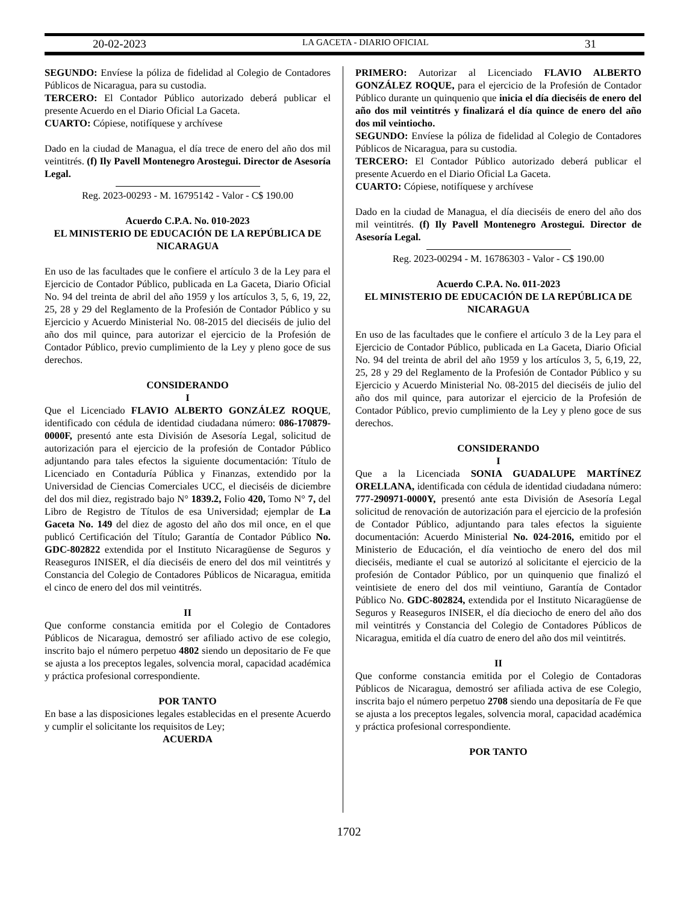20-02-2023 LA GACETA - DIARIO OFICIAL 31
SEGUNDO: Envíese la póliza de fidelidad al Colegio de Contadores Públicos de Nicaragua, para su custodia.
TERCERO: El Contador Público autorizado deberá publicar el presente Acuerdo en el Diario Oficial La Gaceta.
CUARTO: Cópiese, notifíquese y archívese
Dado en la ciudad de Managua, el día trece de enero del año dos mil veintitrés. (f) Ily Pavell Montenegro Arostegui. Director de Asesoría Legal.
Reg. 2023-00293 - M. 16795142 - Valor - C$ 190.00
Acuerdo C.P.A. No. 010-2023
EL MINISTERIO DE EDUCACIÓN DE LA REPÚBLICA DE NICARAGUA
En uso de las facultades que le confiere el artículo 3 de la Ley para el Ejercicio de Contador Público, publicada en La Gaceta, Diario Oficial No. 94 del treinta de abril del año 1959 y los artículos 3, 5, 6, 19, 22, 25, 28 y 29 del Reglamento de la Profesión de Contador Público y su Ejercicio y Acuerdo Ministerial No. 08-2015 del dieciséis de julio del año dos mil quince, para autorizar el ejercicio de la Profesión de Contador Público, previo cumplimiento de la Ley y pleno goce de sus derechos.
CONSIDERANDO
I
Que el Licenciado FLAVIO ALBERTO GONZÁLEZ ROQUE, identificado con cédula de identidad ciudadana número: 086-170879-0000F, presentó ante esta División de Asesoría Legal, solicitud de autorización para el ejercicio de la profesión de Contador Público adjuntando para tales efectos la siguiente documentación: Título de Licenciado en Contaduría Pública y Finanzas, extendido por la Universidad de Ciencias Comerciales UCC, el dieciséis de diciembre del dos mil diez, registrado bajo N° 1839.2, Folio 420, Tomo N° 7, del Libro de Registro de Títulos de esa Universidad; ejemplar de La Gaceta No. 149 del diez de agosto del año dos mil once, en el que publicó Certificación del Título; Garantía de Contador Público No. GDC-802822 extendida por el Instituto Nicaragüense de Seguros y Reaseguros INISER, el día dieciséis de enero del dos mil veintitrés y Constancia del Colegio de Contadores Públicos de Nicaragua, emitida el cinco de enero del dos mil veintitrés.
II
Que conforme constancia emitida por el Colegio de Contadores Públicos de Nicaragua, demostró ser afiliado activo de ese colegio, inscrito bajo el número perpetuo 4802 siendo un depositario de Fe que se ajusta a los preceptos legales, solvencia moral, capacidad académica y práctica profesional correspondiente.
POR TANTO
En base a las disposiciones legales establecidas en el presente Acuerdo y cumplir el solicitante los requisitos de Ley;
ACUERDA
PRIMERO: Autorizar al Licenciado FLAVIO ALBERTO GONZÁLEZ ROQUE, para el ejercicio de la Profesión de Contador Público durante un quinquenio que inicia el día dieciséis de enero del año dos mil veintitrés y finalizará el día quince de enero del año dos mil veintiocho.
SEGUNDO: Envíese la póliza de fidelidad al Colegio de Contadores Públicos de Nicaragua, para su custodia.
TERCERO: El Contador Público autorizado deberá publicar el presente Acuerdo en el Diario Oficial La Gaceta.
CUARTO: Cópiese, notifíquese y archívese
Dado en la ciudad de Managua, el día dieciséis de enero del año dos mil veintitrés. (f) Ily Pavell Montenegro Arostegui. Director de Asesoría Legal.
Reg. 2023-00294 - M. 16786303 - Valor - C$ 190.00
Acuerdo C.P.A. No. 011-2023
EL MINISTERIO DE EDUCACIÓN DE LA REPÚBLICA DE NICARAGUA
En uso de las facultades que le confiere el artículo 3 de la Ley para el Ejercicio de Contador Público, publicada en La Gaceta, Diario Oficial No. 94 del treinta de abril del año 1959 y los artículos 3, 5, 6,19, 22, 25, 28 y 29 del Reglamento de la Profesión de Contador Público y su Ejercicio y Acuerdo Ministerial No. 08-2015 del dieciséis de julio del año dos mil quince, para autorizar el ejercicio de la Profesión de Contador Público, previo cumplimiento de la Ley y pleno goce de sus derechos.
CONSIDERANDO
I
Que a la Licenciada SONIA GUADALUPE MARTÍNEZ ORELLANA, identificada con cédula de identidad ciudadana número: 777-290971-0000Y, presentó ante esta División de Asesoría Legal solicitud de renovación de autorización para el ejercicio de la profesión de Contador Público, adjuntando para tales efectos la siguiente documentación: Acuerdo Ministerial No. 024-2016, emitido por el Ministerio de Educación, el día veintiocho de enero del dos mil dieciséis, mediante el cual se autorizó al solicitante el ejercicio de la profesión de Contador Público, por un quinquenio que finalizó el veintisiete de enero del dos mil veintiuno, Garantía de Contador Público No. GDC-802824, extendida por el Instituto Nicaragüense de Seguros y Reaseguros INISER, el día dieciocho de enero del año dos mil veintitrés y Constancia del Colegio de Contadores Públicos de Nicaragua, emitida el día cuatro de enero del año dos mil veintitrés.
II
Que conforme constancia emitida por el Colegio de Contadoras Públicos de Nicaragua, demostró ser afiliada activa de ese Colegio, inscrita bajo el número perpetuo 2708 siendo una depositaría de Fe que se ajusta a los preceptos legales, solvencia moral, capacidad académica y práctica profesional correspondiente.
POR TANTO
1702